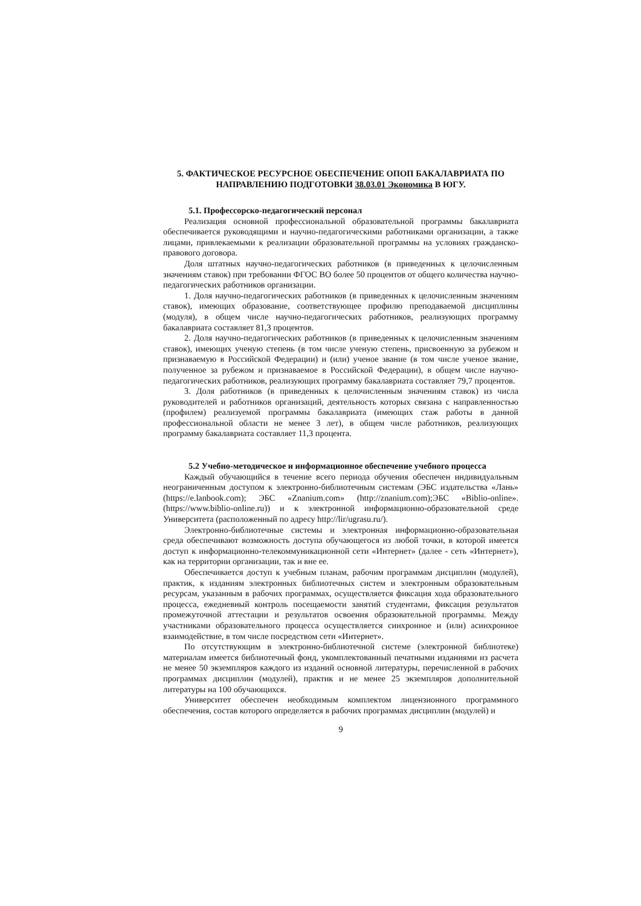5. ФАКТИЧЕСКОЕ РЕСУРСНОЕ ОБЕСПЕЧЕНИЕ ОПОП БАКАЛАВРИАТА ПО НАПРАВЛЕНИЮ ПОДГОТОВКИ 38.03.01 Экономика В ЮГУ.
5.1. Профессорско-педагогический персонал
Реализация основной профессиональной образовательной программы бакалавриата обеспечивается руководящими и научно-педагогическими работниками организации, а также лицами, привлекаемыми к реализации образовательной программы на условиях гражданско-правового договора.
Доля штатных научно-педагогических работников (в приведенных к целочисленным значениям ставок) при требовании ФГОС ВО более 50 процентов от общего количества научно-педагогических работников организации.
1. Доля научно-педагогических работников (в приведенных к целочисленным значениям ставок), имеющих образование, соответствующее профилю преподаваемой дисциплины (модуля), в общем числе научно-педагогических работников, реализующих программу бакалавриата составляет 81,3 процентов.
2. Доля научно-педагогических работников (в приведенных к целочисленным значениям ставок), имеющих ученую степень (в том числе ученую степень, присвоенную за рубежом и признаваемую в Российской Федерации) и (или) ученое звание (в том числе ученое звание, полученное за рубежом и признаваемое в Российской Федерации), в общем числе научно-педагогических работников, реализующих программу бакалавриата составляет 79,7 процентов.
3. Доля работников (в приведенных к целочисленным значениям ставок) из числа руководителей и работников организаций, деятельность которых связана с направленностью (профилем) реализуемой программы бакалавриата (имеющих стаж работы в данной профессиональной области не менее 3 лет), в общем числе работников, реализующих программу бакалавриата составляет 11,3 процента.
5.2 Учебно-методическое и информационное обеспечение учебного процесса
Каждый обучающийся в течение всего периода обучения обеспечен индивидуальным неограниченным доступом к электронно-библиотечным системам (ЭБС издательства «Лань» (https://e.lanbook.com); ЭБС «Znanium.com» (http://znanium.com);ЭБС «Biblio-online». (https://www.biblio-online.ru)) и к электронной информационно-образовательной среде Университета (расположенный по адресу http://lir/ugrasu.ru/).
Электронно-библиотечные системы и электронная информационно-образовательная среда обеспечивают возможность доступа обучающегося из любой точки, в которой имеется доступ к информационно-телекоммуникационной сети «Интернет» (далее - сеть «Интернет»), как на территории организации, так и вне ее.
Обеспечивается доступ к учебным планам, рабочим программам дисциплин (модулей), практик, к изданиям электронных библиотечных систем и электронным образовательным ресурсам, указанным в рабочих программах, осуществляется фиксация хода образовательного процесса, ежедневный контроль посещаемости занятий студентами, фиксация результатов промежуточной аттестации и результатов освоения образовательной программы. Между участниками образовательного процесса осуществляется синхронное и (или) асинхронное взаимодействие, в том числе посредством сети «Интернет».
По отсутствующим в электронно-библиотечной системе (электронной библиотеке) материалам имеется библиотечный фонд, укомплектованный печатными изданиями из расчета не менее 50 экземпляров каждого из изданий основной литературы, перечисленной в рабочих программах дисциплин (модулей), практик и не менее 25 экземпляров дополнительной литературы на 100 обучающихся.
Университет обеспечен необходимым комплектом лицензионного программного обеспечения, состав которого определяется в рабочих программах дисциплин (модулей) и
9